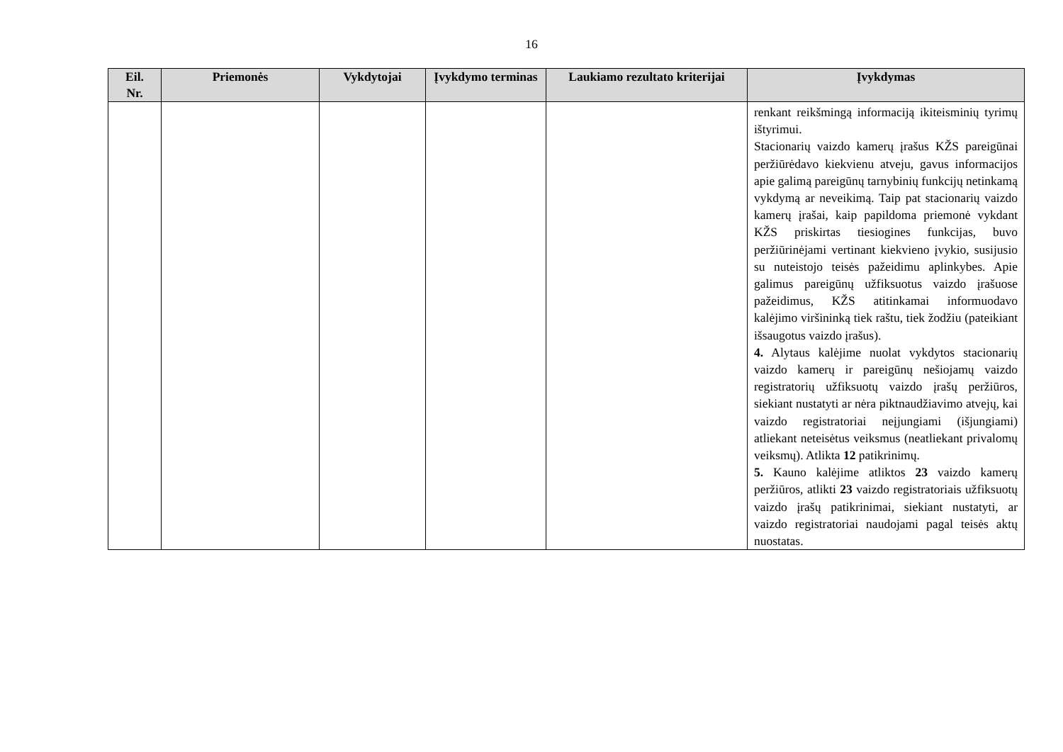16
| Eil. Nr. | Priemonės | Vykdytojai | Įvykdymo terminas | Laukiamo rezultato kriterijai | Įvykdymas |
| --- | --- | --- | --- | --- | --- |
| | | | | | renkant reikšmingą informaciją ikiteisminių tyrimų ištyrimui. Stacionarių vaizdo kamerų įrašus KŽS pareigūnai peržiūrėdavo kiekvienu atveju, gavus informacijos apie galimą pareigūnų tarnybinių funkcijų netinkamą vykdymą ar neveikimą. Taip pat stacionarių vaizdo kamerų įrašai, kaip papildoma priemonė vykdant KŽS priskirtas tiesiogines funkcijas, buvo peržiūrinėjami vertinant kiekvieno įvykio, susijusio su nuteistojo teisės pažeidimu aplinkybes. Apie galimus pareigūnų užfiksuotus vaizdo įrašuose pažeidimus, KŽS atitinkamai informuodavo kalėjimo viršininką tiek raštu, tiek žodžiu (pateikiant išsaugotus vaizdo įrašus). 4. Alytaus kalėjime nuolat vykdytos stacionarių vaizdo kamerų ir pareigūnų nešiojamų vaizdo registratorių užfiksuotų vaizdo įrašų peržiūros, siekiant nustatyti ar nėra piktnaudžiavimo atvejų, kai vaizdo registratoriai neįjungiami (išjungiami) atliekant neteisėtus veiksmus (neatliekant privalomų veiksmų). Atlikta 12 patikrinimų. 5. Kauno kalėjime atliktos 23 vaizdo kamerų peržiūros, atlikti 23 vaizdo registratoriais užfiksuotų vaizdo įrašų patikrinimai, siekiant nustatyti, ar vaizdo registratoriai naudojami pagal teisės aktų nuostatas. |